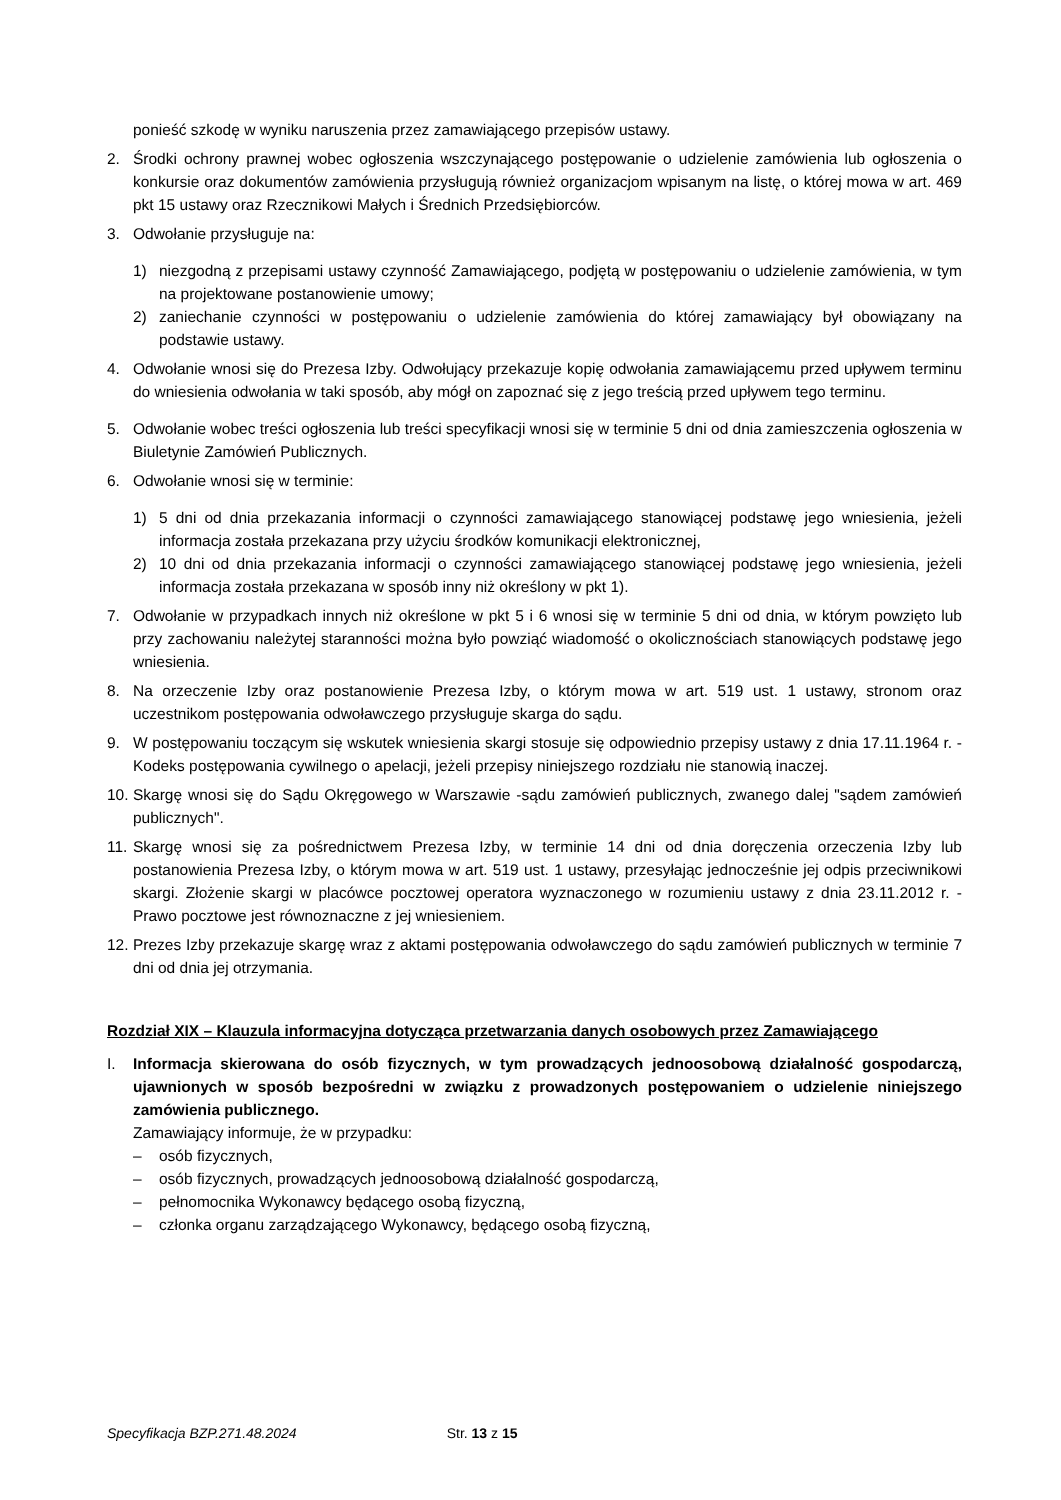ponieść szkodę w wyniku naruszenia przez zamawiającego przepisów ustawy.
2. Środki ochrony prawnej wobec ogłoszenia wszczynającego postępowanie o udzielenie zamówienia lub ogłoszenia o konkursie oraz dokumentów zamówienia przysługują również organizacjom wpisanym na listę, o której mowa w art. 469 pkt 15 ustawy oraz Rzecznikowi Małych i Średnich Przedsiębiorców.
3. Odwołanie przysługuje na:
1) niezgodną z przepisami ustawy czynność Zamawiającego, podjętą w postępowaniu o udzielenie zamówienia, w tym na projektowane postanowienie umowy;
2) zaniechanie czynności w postępowaniu o udzielenie zamówienia do której zamawiający był obowiązany na podstawie ustawy.
4. Odwołanie wnosi się do Prezesa Izby. Odwołujący przekazuje kopię odwołania zamawiającemu przed upływem terminu do wniesienia odwołania w taki sposób, aby mógł on zapoznać się z jego treścią przed upływem tego terminu.
5. Odwołanie wobec treści ogłoszenia lub treści specyfikacji wnosi się w terminie 5 dni od dnia zamieszczenia ogłoszenia w Biuletynie Zamówień Publicznych.
6. Odwołanie wnosi się w terminie:
1) 5 dni od dnia przekazania informacji o czynności zamawiającego stanowiącej podstawę jego wniesienia, jeżeli informacja została przekazana przy użyciu środków komunikacji elektronicznej,
2) 10 dni od dnia przekazania informacji o czynności zamawiającego stanowiącej podstawę jego wniesienia, jeżeli informacja została przekazana w sposób inny niż określony w pkt 1).
7. Odwołanie w przypadkach innych niż określone w pkt 5 i 6 wnosi się w terminie 5 dni od dnia, w którym powzięto lub przy zachowaniu należytej staranności można było powziąć wiadomość o okolicznościach stanowiących podstawę jego wniesienia.
8. Na orzeczenie Izby oraz postanowienie Prezesa Izby, o którym mowa w art. 519 ust. 1 ustawy, stronom oraz uczestnikom postępowania odwoławczego przysługuje skarga do sądu.
9. W postępowaniu toczącym się wskutek wniesienia skargi stosuje się odpowiednio przepisy ustawy z dnia 17.11.1964 r. -Kodeks postępowania cywilnego o apelacji, jeżeli przepisy niniejszego rozdziału nie stanowią inaczej.
10. Skargę wnosi się do Sądu Okręgowego w Warszawie -sądu zamówień publicznych, zwanego dalej "sądem zamówień publicznych".
11. Skargę wnosi się za pośrednictwem Prezesa Izby, w terminie 14 dni od dnia doręczenia orzeczenia Izby lub postanowienia Prezesa Izby, o którym mowa w art. 519 ust. 1 ustawy, przesyłając jednocześnie jej odpis przeciwnikowi skargi. Złożenie skargi w placówce pocztowej operatora wyznaczonego w rozumieniu ustawy z dnia 23.11.2012 r. -Prawo pocztowe jest równoznaczne z jej wniesieniem.
12. Prezes Izby przekazuje skargę wraz z aktami postępowania odwoławczego do sądu zamówień publicznych w terminie 7 dni od dnia jej otrzymania.
Rozdział XIX – Klauzula informacyjna dotycząca przetwarzania danych osobowych przez Zamawiającego
I. Informacja skierowana do osób fizycznych, w tym prowadzących jednoosobową działalność gospodarczą, ujawnionych w sposób bezpośredni w związku z prowadzonych postępowaniem o udzielenie niniejszego zamówienia publicznego.
Zamawiający informuje, że w przypadku:
– osób fizycznych,
– osób fizycznych, prowadzących jednoosobową działalność gospodarczą,
– pełnomocnika Wykonawcy będącego osobą fizyczną,
– członka organu zarządzającego Wykonawcy, będącego osobą fizyczną,
Specyfikacja BZP.271.48.2024 Str. 13 z 15